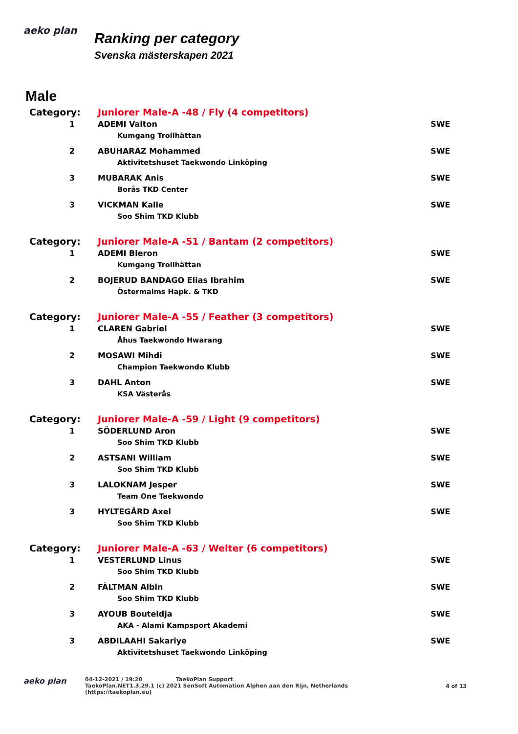aeko plan
Ranking per category
Svenska mästerskapen 2021
Male
| Category: | Juniorer Male-A -48 / Fly (4 competitors) | | |
| 1 | | ADEMI Valton Kumgang Trollhättan | SWE |
| 2 | | ABUHARAZ Mohammed Aktivitetshuset Taekwondo Linköping | SWE |
| 3 | | MUBARAK Anis Borås TKD Center | SWE |
| 3 | | VICKMAN Kalle Soo Shim TKD Klubb | SWE |
| Category: | Juniorer Male-A -51 / Bantam (2 competitors) | | |
| 1 | | ADEMI Bleron Kumgang Trollhättan | SWE |
| 2 | | BOJERUD BANDAGO Elias Ibrahim Östermalms Hapk. & TKD | SWE |
| Category: | Juniorer Male-A -55 / Feather (3 competitors) | | |
| 1 | | CLAREN Gabriel Åhus Taekwondo Hwarang | SWE |
| 2 | | MOSAWI Mihdi Champion Taekwondo Klubb | SWE |
| 3 | | DAHL Anton KSA Västerås | SWE |
| Category: | Juniorer Male-A -59 / Light (9 competitors) | | |
| 1 | | SÖDERLUND Aron Soo Shim TKD Klubb | SWE |
| 2 | | ASTSANI William Soo Shim TKD Klubb | SWE |
| 3 | | LALOKNAM Jesper Team One Taekwondo | SWE |
| 3 | | HYLTEGÅRD Axel Soo Shim TKD Klubb | SWE |
| Category: | Juniorer Male-A -63 / Welter (6 competitors) | | |
| 1 | | VESTERLUND Linus Soo Shim TKD Klubb | SWE |
| 2 | | FÄLTMAN Albin Soo Shim TKD Klubb | SWE |
| 3 | | AYOUB Bouteldja AKA - Alami Kampsport Akademi | SWE |
| 3 | | ABDILAAHI Sakariye Aktivitetshuset Taekwondo Linköping | SWE |
aeko plan
04-12-2021 / 19:20 TaekoPlan Support
TaekoPlan.NET1.3.29.1 (c) 2021 SenSoft Automation Alphen aan den Rijn, Netherlands
(https://taekoplan.eu)
4 of 13